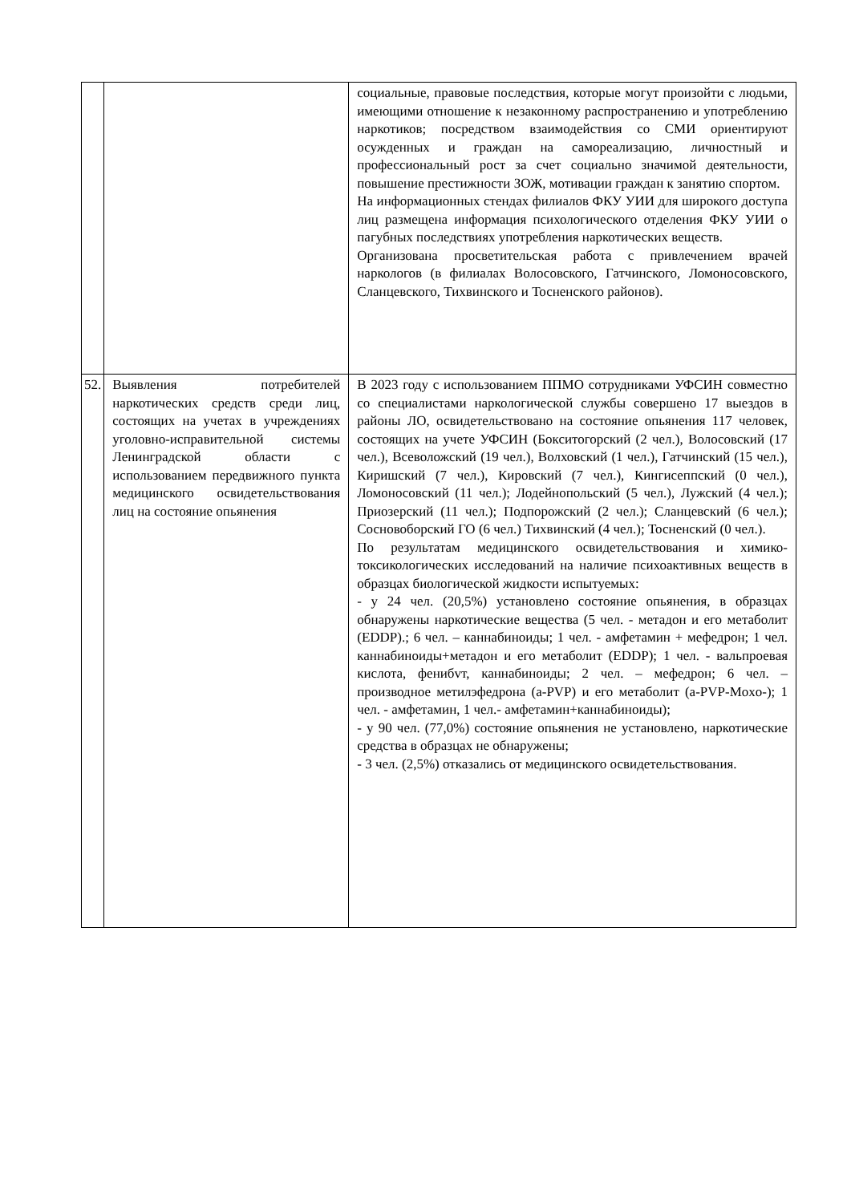| | | социальные, правовые последствия, которые могут произойти с людьми, имеющими отношение к незаконному распространению и употреблению наркотиков; посредством взаимодействия со СМИ ориентируют осужденных и граждан на самореализацию, личностный и профессиональный рост за счет социально значимой деятельности, повышение престижности ЗОЖ, мотивации граждан к занятию спортом. На информационных стендах филиалов ФКУ УИИ для широкого доступа лиц размещена информация психологического отделения ФКУ УИИ о пагубных последствиях употребления наркотических веществ. Организована просветительская работа с привлечением врачей наркологов (в филиалах Волосовского, Гатчинского, Ломоносовского, Сланцевского, Тихвинского и Тосненского районов). |
| 52. | Выявления потребителей наркотических средств среди лиц, состоящих на учетах в учреждениях уголовно-исправительной системы Ленинградской области с использованием передвижного пункта медицинского освидетельствования лиц на состояние опьянения | В 2023 году с использованием ППМО сотрудниками УФСИН совместно со специалистами наркологической службы совершено 17 выездов в районы ЛО, освидетельствовано на состояние опьянения 117 человек, состоящих на учете УФСИН (Бокситогорский (2 чел.), Волосовский (17 чел.), Всеволожский (19 чел.), Волховский (1 чел.), Гатчинский (15 чел.), Киришский (7 чел.), Кировский (7 чел.), Кингисеппский (0 чел.), Ломоносовский (11 чел.); Лодейнопольский (5 чел.), Лужский (4 чел.); Приозерский (11 чел.); Подпорожский (2 чел.); Сланцевский (6 чел.); Сосновоборский ГО (6 чел.) Тихвинский (4 чел.); Тосненский (0 чел.). По результатам медицинского освидетельствования и химико-токсикологических исследований на наличие психоактивных веществ в образцах биологической жидкости испытуемых: - у 24 чел. (20,5%) установлено состояние опьянения, в образцах обнаружены наркотические вещества (5 чел. - метадон и его метаболит (EDDP).; 6 чел. – каннабиноиды; 1 чел. - амфетамин + мефедрон; 1 чел. каннабиноиды+метадон и его метаболит (EDDP); 1 чел. - вальпроевая кислота, фенибvт, каннабиноиды; 2 чел. – мефедрон; 6 чел. – производное метилэфедрона (а-PVP) и его метаболит (а-PVP-Moxo-); 1 чел. - амфетамин, 1 чел.- амфетамин+каннабиноиды); - у 90 чел. (77,0%) состояние опьянения не установлено, наркотические средства в образцах не обнаружены; - 3 чел. (2,5%) отказались от медицинского освидетельствования. |